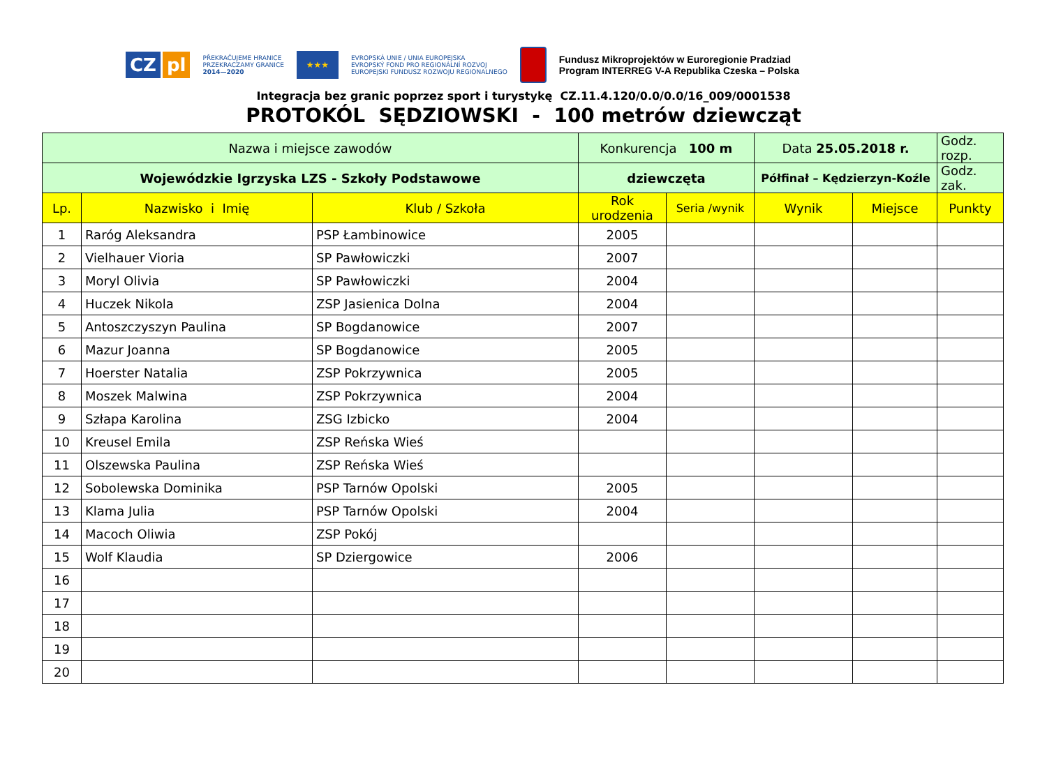CZ pl
PŘEKRAČUJEME HRANICE
PRZEKRACZAMY GRANICE
2014—2020
★★★
EVROPSKÁ UNIE / UNIA EUROPEJSKA
EVROPSKÝ FOND PRO REGIONÁLNÍ ROZVOJ
EUROPEJSKI FUNDUSZ ROZWOJU REGIONALNEGO
Fundusz Mikroprojektów w Euroregionie Pradziad
Program INTERREG V-A Republika Czeska – Polska
Integracja bez granic poprzez sport i turystykę CZ.11.4.120/0.0/0.0/16_009/0001538
PROTOKÓL SĘDZIOWSKI - 100 metrów dziewcząt
| Nazwa i miejsce zawodów | | | Konkurencja 100 m | | Data 25.05.2018 r. | | Godz. rozp. |
| Wojewódzkie Igrzyska LZS - Szkoły Podstawowe | | | dziewczęta | | Półfinał – Kędzierzyn-Koźle | | Godz. zak. |
| Lp. | Nazwisko i Imię | Klub / Szkoła | Rok urodzenia | Seria /wynik | Wynik | Miejsce | Punkty |
| 1 | Raróg Aleksandra | PSP Łambinowice | 2005 | | | | |
| 2 | Vielhauer Vioria | SP Pawłowiczki | 2007 | | | | |
| 3 | Moryl Olivia | SP Pawłowiczki | 2004 | | | | |
| 4 | Huczek Nikola | ZSP Jasienica Dolna | 2004 | | | | |
| 5 | Antoszczyszyn Paulina | SP Bogdanowice | 2007 | | | | |
| 6 | Mazur Joanna | SP Bogdanowice | 2005 | | | | |
| 7 | Hoerster Natalia | ZSP Pokrzywnica | 2005 | | | | |
| 8 | Moszek Malwina | ZSP Pokrzywnica | 2004 | | | | |
| 9 | Szłapa Karolina | ZSG Izbicko | 2004 | | | | |
| 10 | Kreusel Emila | ZSP Reńska Wieś | | | | | |
| 11 | Olszewska Paulina | ZSP Reńska Wieś | | | | | |
| 12 | Sobolewska Dominika | PSP Tarnów Opolski | 2005 | | | | |
| 13 | Klama Julia | PSP Tarnów Opolski | 2004 | | | | |
| 14 | Macoch Oliwia | ZSP Pokój | | | | | |
| 15 | Wolf Klaudia | SP Dziergowice | 2006 | | | | |
| 16 | | | | | | | |
| 17 | | | | | | | |
| 18 | | | | | | | |
| 19 | | | | | | | |
| 20 | | | | | | | |